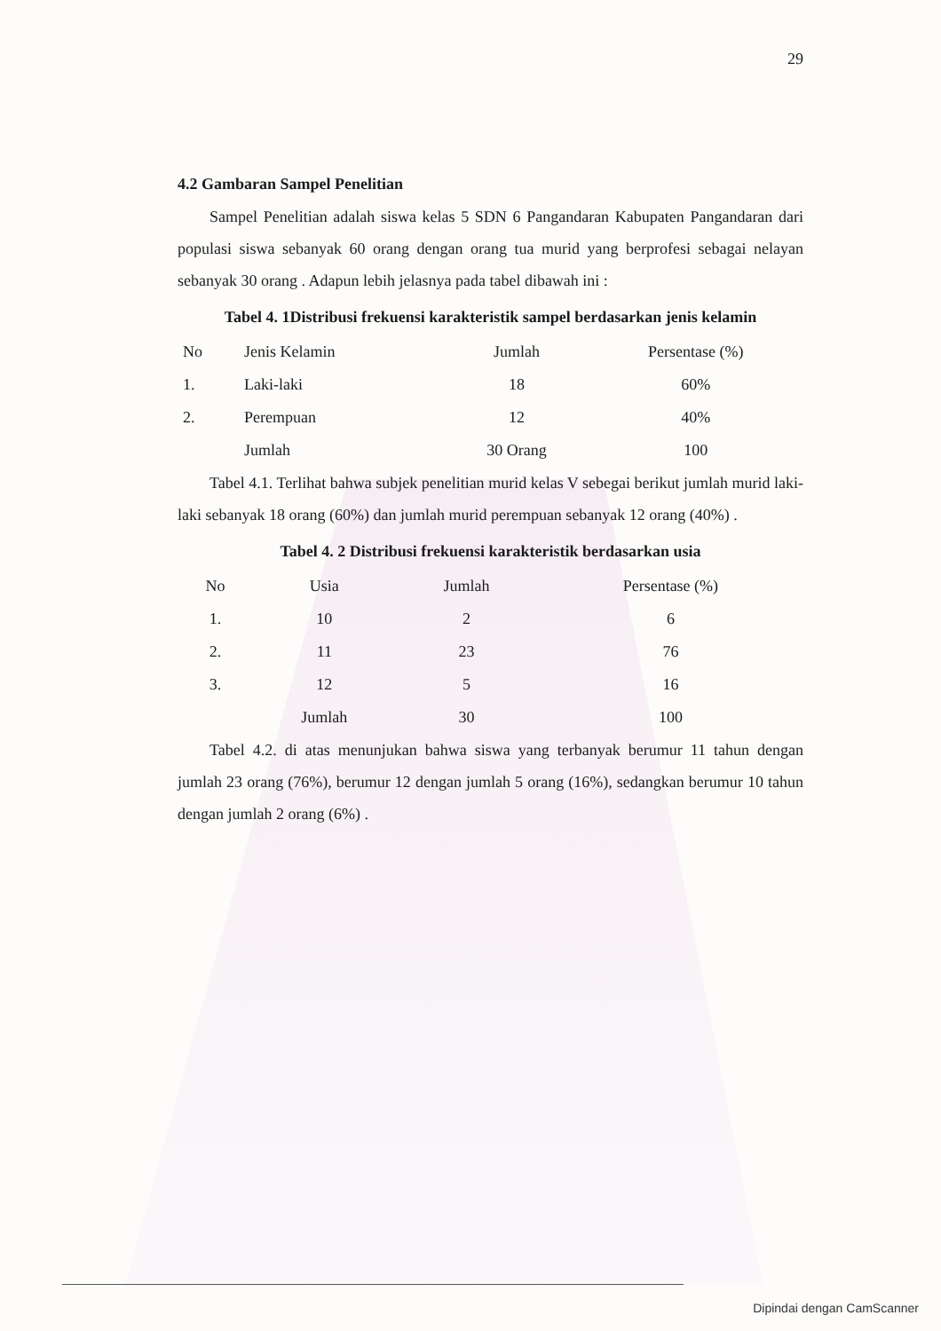29
4.2 Gambaran Sampel Penelitian
Sampel Penelitian adalah siswa kelas 5 SDN 6 Pangandaran Kabupaten Pangandaran dari populasi siswa sebanyak 60 orang dengan orang tua murid yang berprofesi sebagai nelayan sebanyak 30 orang . Adapun lebih jelasnya pada tabel dibawah ini :
Tabel 4. 1Distribusi frekuensi karakteristik sampel berdasarkan jenis kelamin
| No | Jenis Kelamin | Jumlah | Persentase (%) |
| --- | --- | --- | --- |
| 1. | Laki-laki | 18 | 60% |
| 2. | Perempuan | 12 | 40% |
| | Jumlah | 30 Orang | 100 |
Tabel 4.1. Terlihat bahwa subjek penelitian murid kelas V sebegai berikut jumlah murid laki-laki sebanyak 18 orang (60%) dan jumlah murid perempuan sebanyak 12 orang (40%) .
Tabel 4. 2 Distribusi frekuensi karakteristik berdasarkan usia
| No | Usia | Jumlah | Persentase (%) |
| --- | --- | --- | --- |
| 1. | 10 | 2 | 6 |
| 2. | 11 | 23 | 76 |
| 3. | 12 | 5 | 16 |
| | Jumlah | 30 | 100 |
Tabel 4.2. di atas menunjukan bahwa siswa yang terbanyak berumur 11 tahun dengan jumlah 23 orang (76%), berumur 12 dengan jumlah 5 orang (16%), sedangkan berumur 10 tahun dengan jumlah 2 orang (6%) .
Dipindai dengan CamScanner